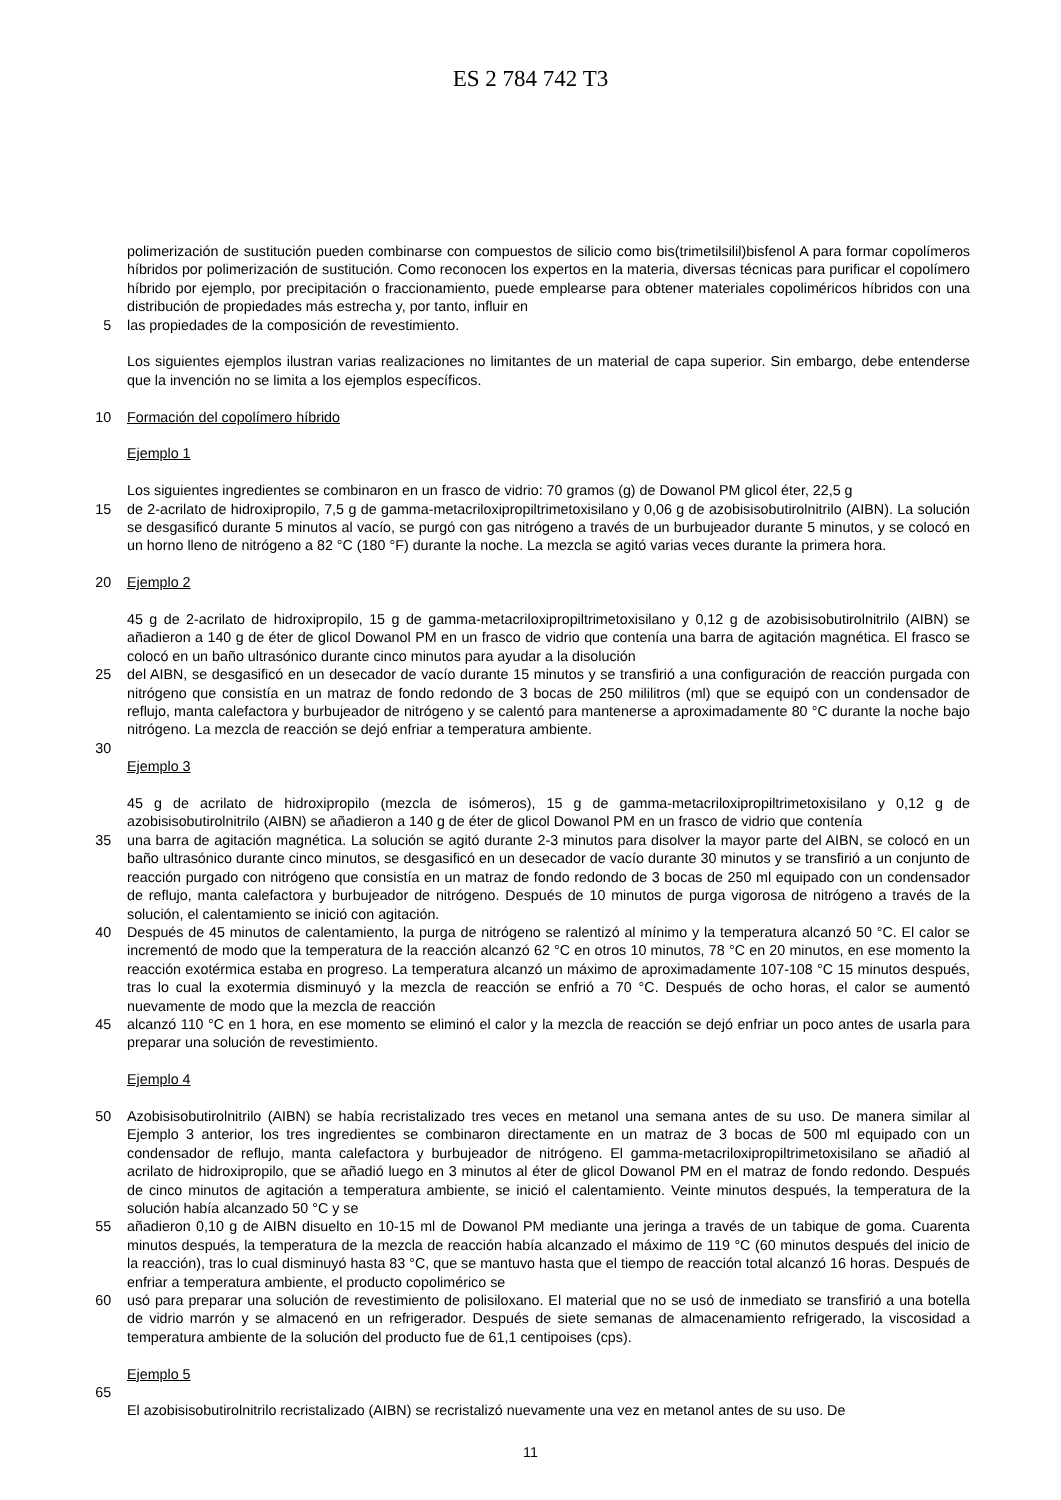ES 2 784 742 T3
polimerización de sustitución pueden combinarse con compuestos de silicio como bis(trimetilsilil)bisfenol A para formar copolímeros híbridos por polimerización de sustitución. Como reconocen los expertos en la materia, diversas técnicas para purificar el copolímero híbrido por ejemplo, por precipitación o fraccionamiento, puede emplearse para obtener materiales copoliméricos híbridos con una distribución de propiedades más estrecha y, por tanto, influir en
5 las propiedades de la composición de revestimiento.
Los siguientes ejemplos ilustran varias realizaciones no limitantes de un material de capa superior. Sin embargo, debe entenderse que la invención no se limita a los ejemplos específicos.
10 Formación del copolímero híbrido
Ejemplo 1
Los siguientes ingredientes se combinaron en un frasco de vidrio: 70 gramos (g) de Dowanol PM glicol éter, 22,5 g
15 de 2-acrilato de hidroxipropilo, 7,5 g de gamma-metacriloxipropiltrimetoxisilano y 0,06 g de azobisisobutirolnitrilo (AIBN). La solución se desgasificó durante 5 minutos al vacío, se purgó con gas nitrógeno a través de un burbujeador durante 5 minutos, y se colocó en un horno lleno de nitrógeno a 82 °C (180 °F) durante la noche. La mezcla se agitó varias veces durante la primera hora.
20 Ejemplo 2
45 g de 2-acrilato de hidroxipropilo, 15 g de gamma-metacriloxipropiltrimetoxisilano y 0,12 g de azobisisobutirolnitrilo (AIBN) se añadieron a 140 g de éter de glicol Dowanol PM en un frasco de vidrio que contenía una barra de agitación magnética. El frasco se colocó en un baño ultrasónico durante cinco minutos para ayudar a la disolución
25 del AIBN, se desgasificó en un desecador de vacío durante 15 minutos y se transfirió a una configuración de reacción purgada con nitrógeno que consistía en un matraz de fondo redondo de 3 bocas de 250 mililitros (ml) que se equipó con un condensador de reflujo, manta calefactora y burbujeador de nitrógeno y se calentó para mantenerse a aproximadamente 80 °C durante la noche bajo nitrógeno. La mezcla de reacción se dejó enfriar a temperatura ambiente.
30
Ejemplo 3
45 g de acrilato de hidroxipropilo (mezcla de isómeros), 15 g de gamma-metacriloxipropiltrimetoxisilano y 0,12 g de azobisisobutirolnitrilo (AIBN) se añadieron a 140 g de éter de glicol Dowanol PM en un frasco de vidrio que contenía
35 una barra de agitación magnética. La solución se agitó durante 2-3 minutos para disolver la mayor parte del AIBN, se colocó en un baño ultrasónico durante cinco minutos, se desgasificó en un desecador de vacío durante 30 minutos y se transfirió a un conjunto de reacción purgado con nitrógeno que consistía en un matraz de fondo redondo de 3 bocas de 250 ml equipado con un condensador de reflujo, manta calefactora y burbujeador de nitrógeno. Después de 10 minutos de purga vigorosa de nitrógeno a través de la solución, el calentamiento se inició con agitación.
40 Después de 45 minutos de calentamiento, la purga de nitrógeno se ralentizó al mínimo y la temperatura alcanzó 50 °C. El calor se incrementó de modo que la temperatura de la reacción alcanzó 62 °C en otros 10 minutos, 78 °C en 20 minutos, en ese momento la reacción exotérmica estaba en progreso. La temperatura alcanzó un máximo de aproximadamente 107-108 °C 15 minutos después, tras lo cual la exotermia disminuyó y la mezcla de reacción se enfrió a 70 °C. Después de ocho horas, el calor se aumentó nuevamente de modo que la mezcla de reacción
45 alcanzó 110 °C en 1 hora, en ese momento se eliminó el calor y la mezcla de reacción se dejó enfriar un poco antes de usarla para preparar una solución de revestimiento.
Ejemplo 4
50 Azobisisobutirolnitrilo (AIBN) se había recristalizado tres veces en metanol una semana antes de su uso. De manera similar al Ejemplo 3 anterior, los tres ingredientes se combinaron directamente en un matraz de 3 bocas de 500 ml equipado con un condensador de reflujo, manta calefactora y burbujeador de nitrógeno. El gamma-metacriloxipropiltrimetoxisilano se añadió al acrilato de hidroxipropilo, que se añadió luego en 3 minutos al éter de glicol Dowanol PM en el matraz de fondo redondo. Después de cinco minutos de agitación a temperatura ambiente, se inició el calentamiento. Veinte minutos después, la temperatura de la solución había alcanzado 50 °C y se
55 añadieron 0,10 g de AIBN disuelto en 10-15 ml de Dowanol PM mediante una jeringa a través de un tabique de goma. Cuarenta minutos después, la temperatura de la mezcla de reacción había alcanzado el máximo de 119 °C (60 minutos después del inicio de la reacción), tras lo cual disminuyó hasta 83 °C, que se mantuvo hasta que el tiempo de reacción total alcanzó 16 horas. Después de enfriar a temperatura ambiente, el producto copolimérico se
60 usó para preparar una solución de revestimiento de polisiloxano. El material que no se usó de inmediato se transfirió a una botella de vidrio marrón y se almacenó en un refrigerador. Después de siete semanas de almacenamiento refrigerado, la viscosidad a temperatura ambiente de la solución del producto fue de 61,1 centipoises (cps).
Ejemplo 5
65
El azobisisobutirolnitrilo recristalizado (AIBN) se recristalizó nuevamente una vez en metanol antes de su uso. De
11